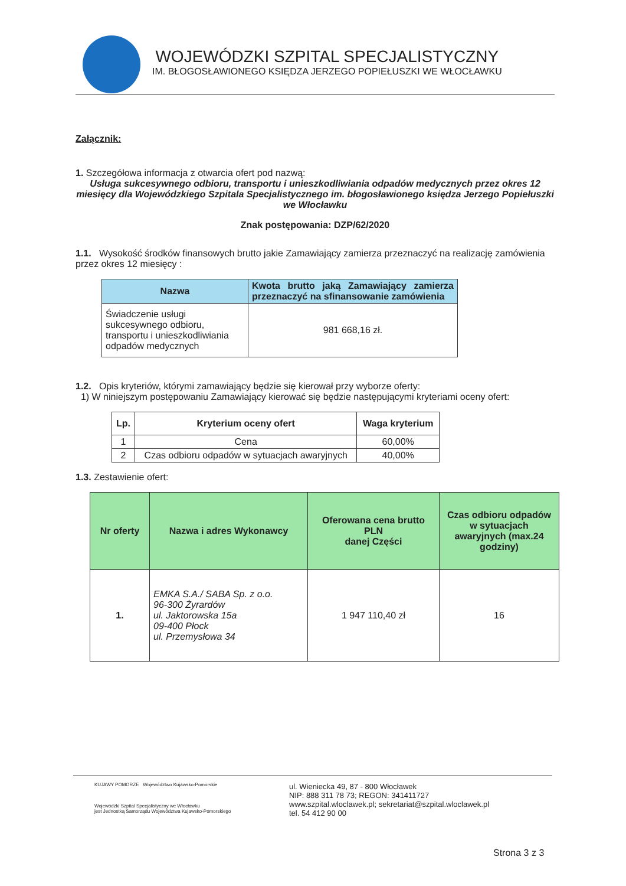WOJEWÓDZKI SZPITAL SPECJALISTYCZNY
IM. BŁOGOSŁAWIONEGO KSIĘDZA JERZEGO POPIEŁUSZKI WE WŁOCŁAWKU
Załącznik:
1. Szczegółowa informacja z otwarcia ofert pod nazwą:
Usługa sukcesywnego odbioru, transportu i unieszkodliwiania odpadów medycznych przez okres 12 miesięcy dla Wojewódzkiego Szpitala Specjalistycznego im. błogosławionego księdza Jerzego Popiełuszki we Włocławku
Znak postępowania: DZP/62/2020
1.1. Wysokość środków finansowych brutto jakie Zamawiający zamierza przeznaczyć na realizację zamówienia przez okres 12 miesięcy :
| Nazwa | Kwota brutto jaką Zamawiający zamierza przeznaczyć na sfinansowanie zamówienia |
| --- | --- |
| Świadczenie usługi sukcesywnego odbioru, transportu i unieszkodliwiania odpadów medycznych | 981 668,16 zł. |
1.2. Opis kryteriów, którymi zamawiający będzie się kierował przy wyborze oferty:
1) W niniejszym postępowaniu Zamawiający kierować się będzie następującymi kryteriami oceny ofert:
| Lp. | Kryterium oceny ofert | Waga kryterium |
| --- | --- | --- |
| 1 | Cena | 60,00% |
| 2 | Czas odbioru odpadów w sytuacjach awaryjnych | 40,00% |
1.3. Zestawienie ofert:
| Nr oferty | Nazwa i adres Wykonawcy | Oferowana cena brutto PLN danej Części | Czas odbioru odpadów w sytuacjach awaryjnych (max.24 godziny) |
| --- | --- | --- | --- |
| 1. | EMKA S.A./ SABA Sp. z o.o. 96-300 Żyrardów ul. Jaktorowska 15a 09-400 Płock ul. Przemysłowa 34 | 1 947 110,40 zł | 16 |
KUJAWY POMORZE Województwo Kujawsko-Pomorskie
Wojewódzki Szpital Specjalistyczny we Włocławku
jest Jednostką Samorządu Województwa Kujawsko-Pomorskiego
ul. Wieniecka 49, 87 - 800 Włocławek
NIP: 888 311 78 73; REGON: 341411727
www.szpital.wloclawek.pl; sekretariat@szpital.wloclawek.pl
tel. 54 412 90 00
Strona 3 z 3